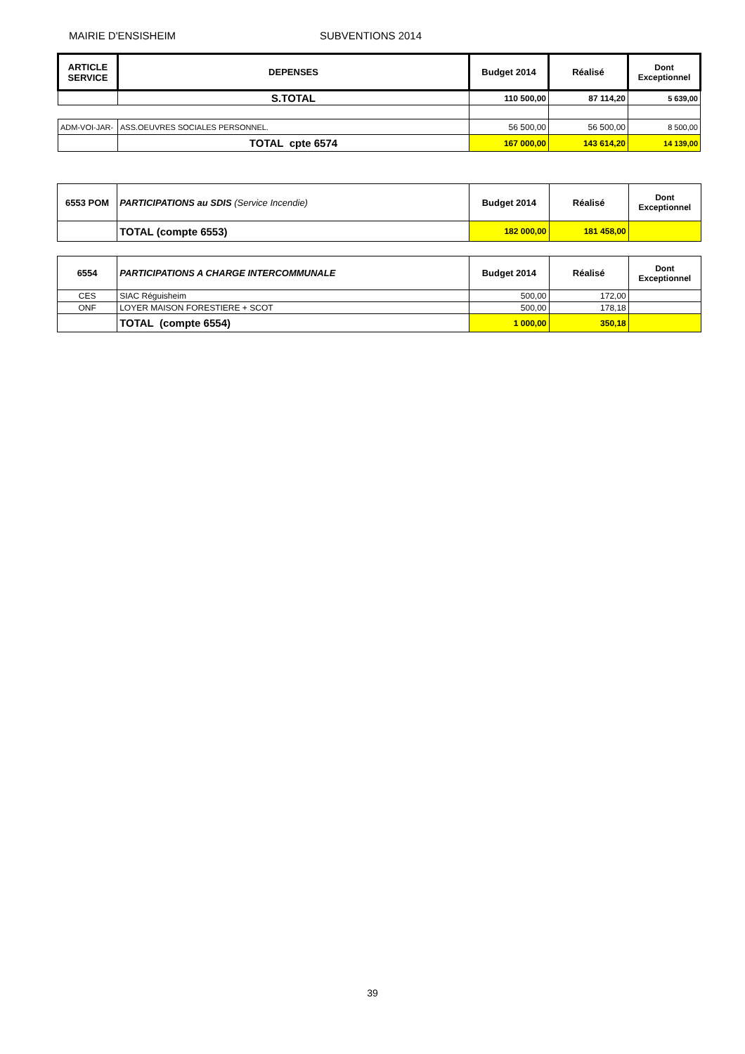MAIRIE D'ENSISHEIM SUBVENTIONS 2014
| ARTICLE SERVICE | DEPENSES | Budget 2014 | Réalisé | Dont Exceptionnel |
| --- | --- | --- | --- | --- |
| | S.TOTAL | 110 500,00 | 87 114,20 | 5 639,00 |
| ADM-VOI-JAR- | ASS.OEUVRES SOCIALES PERSONNEL. | 56 500,00 | 56 500,00 | 8 500,00 |
| | TOTAL cpte 6574 | 167 000,00 | 143 614,20 | 14 139,00 |
| 6553 POM | PARTICIPATIONS au SDIS (Service Incendie) | Budget 2014 | Réalisé | Dont Exceptionnel |
| | TOTAL (compte 6553) | 182 000,00 | 181 458,00 | |
| 6554 | PARTICIPATIONS A CHARGE INTERCOMMUNALE | Budget 2014 | Réalisé | Dont Exceptionnel |
| CES | SIAC Réguisheim | 500,00 | 172,00 | |
| ONF | LOYER MAISON FORESTIERE + SCOT | 500,00 | 178,18 | |
| | TOTAL (compte 6554) | 1 000,00 | 350,18 | |
39